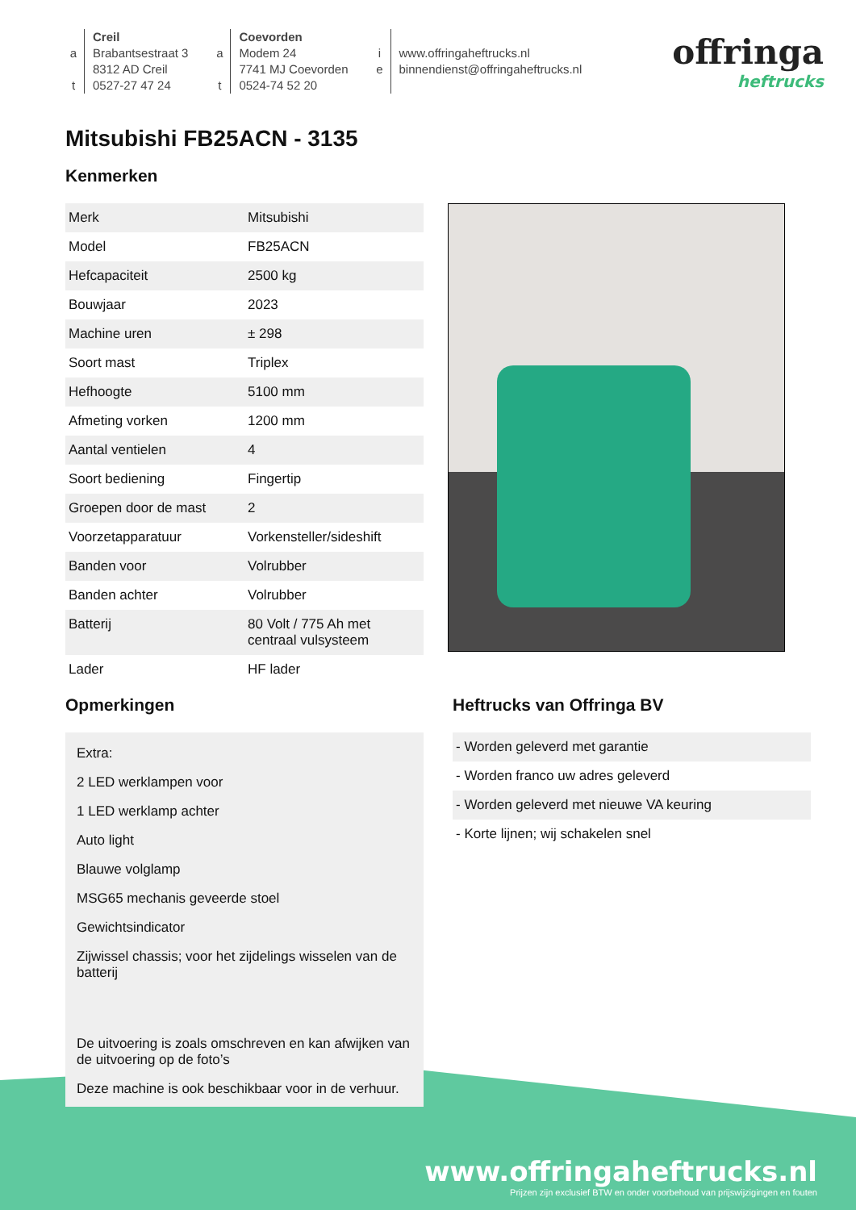a
t
Creil
Brabantsestraat 3
8312 AD Creil
0527-27 47 24
a
t
Coevorden
Modem 24
7741 MJ Coevorden
0524-74 52 20
i
e
www.offringaheftrucks.nl
binnendienst@offringaheftrucks.nl
offringa
heftrucks
Mitsubishi FB25ACN - 3135
Kenmerken
| Merk | Mitsubishi |
| Model | FB25ACN |
| Hefcapaciteit | 2500 kg |
| Bouwjaar | 2023 |
| Machine uren | ± 298 |
| Soort mast | Triplex |
| Hefhoogte | 5100 mm |
| Afmeting vorken | 1200 mm |
| Aantal ventielen | 4 |
| Soort bediening | Fingertip |
| Groepen door de mast | 2 |
| Voorzetapparatuur | Vorkensteller/sideshift |
| Banden voor | Volrubber |
| Banden achter | Volrubber |
| Batterij | 80 Volt / 775 Ah met centraal vulsysteem |
| Lader | HF lader |
Opmerkingen
Extra:
2 LED werklampen voor
1 LED werklamp achter
Auto light
Blauwe volglamp
MSG65 mechanis geveerde stoel
Gewichtsindicator
Zijwissel chassis; voor het zijdelings wisselen van de batterij
De uitvoering is zoals omschreven en kan afwijken van de uitvoering op de foto’s
Deze machine is ook beschikbaar voor in de verhuur.
Heftrucks van Offringa BV
| - Worden geleverd met garantie |
| - Worden franco uw adres geleverd |
| - Worden geleverd met nieuwe VA keuring |
| - Korte lijnen; wij schakelen snel |
www.offringaheftrucks.nl
Prijzen zijn exclusief BTW en onder voorbehoud van prijswijzigingen en fouten